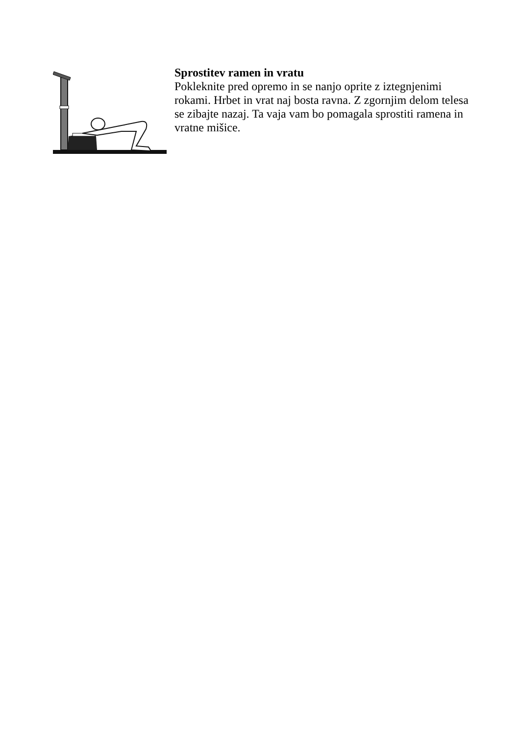Sprostitev ramen in vratu
Pokleknite pred opremo in se nanjo oprite z iztegnjenimi rokami. Hrbet in vrat naj bosta ravna. Z zgornjim delom telesa se zibajte nazaj. Ta vaja vam bo pomagala sprostiti ramena in vratne mišice.